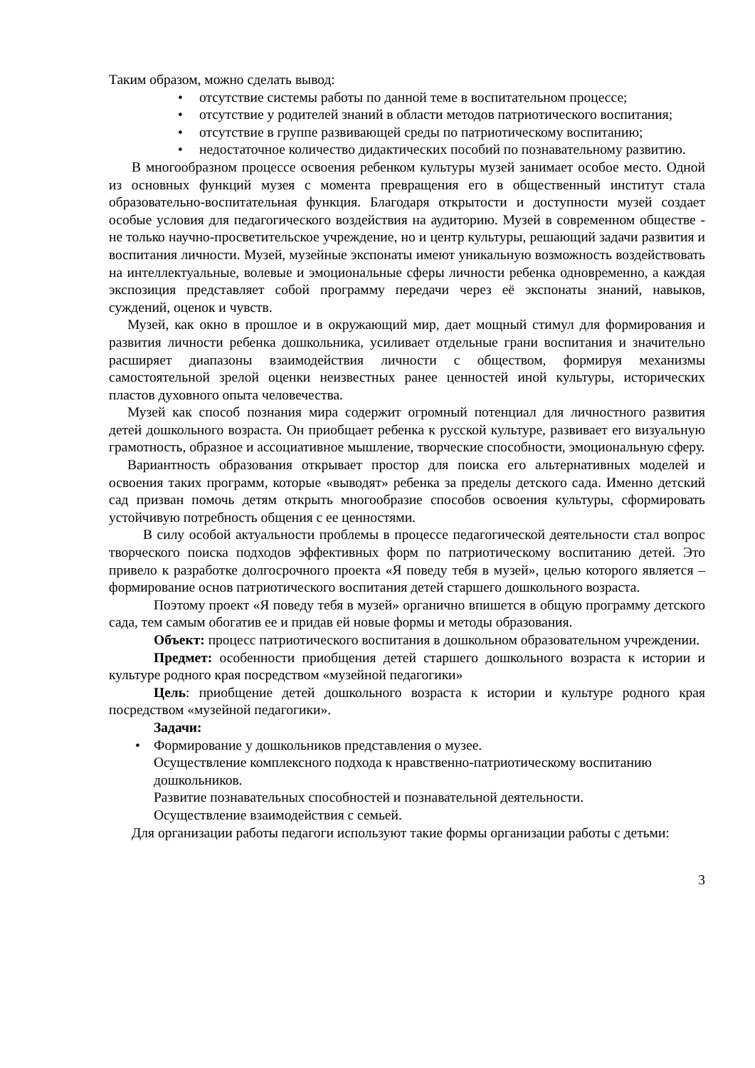Таким образом, можно сделать вывод:
• отсутствие системы работы по данной теме в воспитательном процессе;
• отсутствие у родителей знаний в области методов патриотического воспитания;
• отсутствие в группе развивающей среды по патриотическому воспитанию;
• недостаточное количество дидактических пособий по познавательному развитию.
В многообразном процессе освоения ребенком культуры музей занимает особое место. Одной из основных функций музея с момента превращения его в общественный институт стала образовательно-воспитательная функция. Благодаря открытости и доступности музей создает особые условия для педагогического воздействия на аудиторию. Музей в современном обществе - не только научно-просветительское учреждение, но и центр культуры, решающий задачи развития и воспитания личности. Музей, музейные экспонаты имеют уникальную возможность воздействовать на интеллектуальные, волевые и эмоциональные сферы личности ребенка одновременно, а каждая экспозиция представляет собой программу передачи через её экспонаты знаний, навыков, суждений, оценок и чувств.
Музей, как окно в прошлое и в окружающий мир, дает мощный стимул для формирования и развития личности ребенка дошкольника, усиливает отдельные грани воспитания и значительно расширяет диапазоны взаимодействия личности с обществом, формируя механизмы самостоятельной зрелой оценки неизвестных ранее ценностей иной культуры, исторических пластов духовного опыта человечества.
Музей как способ познания мира содержит огромный потенциал для личностного развития детей дошкольного возраста. Он приобщает ребенка к русской культуре, развивает его визуальную грамотность, образное и ассоциативное мышление, творческие способности, эмоциональную сферу.
Вариантность образования открывает простор для поиска его альтернативных моделей и освоения таких программ, которые «выводят» ребенка за пределы детского сада. Именно детский сад призван помочь детям открыть многообразие способов освоения культуры, сформировать устойчивую потребность общения с ее ценностями.
В силу особой актуальности проблемы в процессе педагогической деятельности стал вопрос творческого поиска подходов эффективных форм по патриотическому воспитанию детей. Это привело к разработке долгосрочного проекта «Я поведу тебя в музей», целью которого является – формирование основ патриотического воспитания детей старшего дошкольного возраста.
Поэтому проект «Я поведу тебя в музей» органично впишется в общую программу детского сада, тем самым обогатив ее и придав ей новые формы и методы образования.
Объект: процесс патриотического воспитания в дошкольном образовательном учреждении.
Предмет: особенности приобщения детей старшего дошкольного возраста к истории и культуре родного края посредством «музейной педагогики»
Цель: приобщение детей дошкольного возраста к истории и культуре родного края посредством «музейной педагогики».
Задачи:
• Формирование у дошкольников представления о музее.
Осуществление комплексного подхода к нравственно-патриотическому воспитанию дошкольников.
Развитие познавательных способностей и познавательной деятельности.
Осуществление взаимодействия с семьей.
Для организации работы педагоги используют такие формы организации работы с детьми:
3